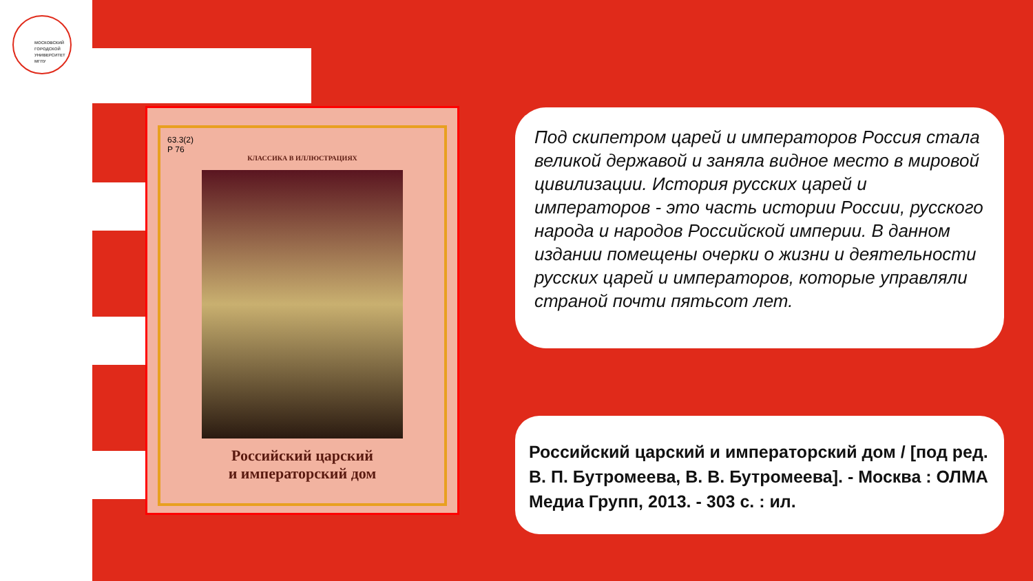МОСКОВСКИЙ
ГОРОДСКОЙ
УНИВЕРСИТЕТ
МГПУ
63.3(2)
Р 76
КЛАССИКА В ИЛЛЮСТРАЦИЯХ
Российский царский
и императорский дом
Под скипетром царей и императоров Россия стала великой державой и заняла видное место в мировой цивилизации. История русских царей и императоров - это часть истории России, русского народа и народов Российской империи. В данном издании помещены очерки о жизни и деятельности русских царей и императоров, которые управляли страной почти пятьсот лет.
Российский царский и императорский дом / [под ред. В. П. Бутромеева, В. В. Бутромеева]. - Москва : ОЛМА Медиа Групп, 2013. - 303 с. : ил.